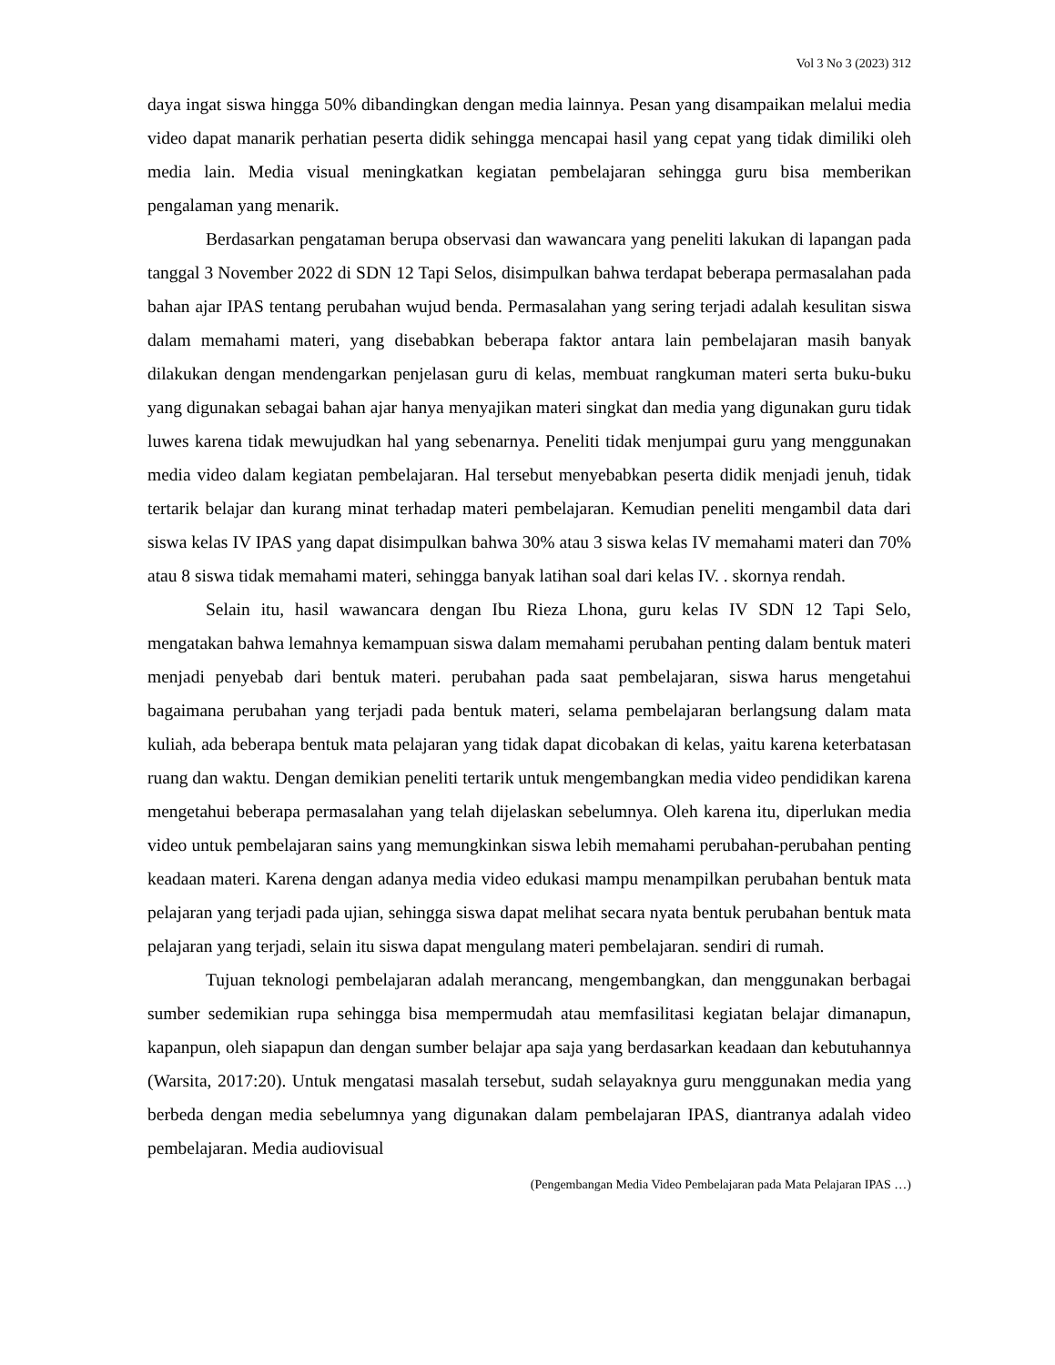Vol 3 No 3 (2023) 312
daya ingat siswa hingga 50% dibandingkan dengan media lainnya. Pesan yang disampaikan melalui media video dapat manarik perhatian peserta didik sehingga mencapai hasil yang cepat yang tidak dimiliki oleh media lain. Media visual meningkatkan kegiatan pembelajaran sehingga guru bisa memberikan pengalaman yang menarik.
Berdasarkan pengataman berupa observasi dan wawancara yang peneliti lakukan di lapangan pada tanggal 3 November 2022 di SDN 12 Tapi Selos, disimpulkan bahwa terdapat beberapa permasalahan pada bahan ajar IPAS tentang perubahan wujud benda. Permasalahan yang sering terjadi adalah kesulitan siswa dalam memahami materi, yang disebabkan beberapa faktor antara lain pembelajaran masih banyak dilakukan dengan mendengarkan penjelasan guru di kelas, membuat rangkuman materi serta buku-buku yang digunakan sebagai bahan ajar hanya menyajikan materi singkat dan media yang digunakan guru tidak luwes karena tidak mewujudkan hal yang sebenarnya. Peneliti tidak menjumpai guru yang menggunakan media video dalam kegiatan pembelajaran. Hal tersebut menyebabkan peserta didik menjadi jenuh, tidak tertarik belajar dan kurang minat terhadap materi pembelajaran. Kemudian peneliti mengambil data dari siswa kelas IV IPAS yang dapat disimpulkan bahwa 30% atau 3 siswa kelas IV memahami materi dan 70% atau 8 siswa tidak memahami materi, sehingga banyak latihan soal dari kelas IV. . skornya rendah.
Selain itu, hasil wawancara dengan Ibu Rieza Lhona, guru kelas IV SDN 12 Tapi Selo, mengatakan bahwa lemahnya kemampuan siswa dalam memahami perubahan penting dalam bentuk materi menjadi penyebab dari bentuk materi. perubahan pada saat pembelajaran, siswa harus mengetahui bagaimana perubahan yang terjadi pada bentuk materi, selama pembelajaran berlangsung dalam mata kuliah, ada beberapa bentuk mata pelajaran yang tidak dapat dicobakan di kelas, yaitu karena keterbatasan ruang dan waktu. Dengan demikian peneliti tertarik untuk mengembangkan media video pendidikan karena mengetahui beberapa permasalahan yang telah dijelaskan sebelumnya. Oleh karena itu, diperlukan media video untuk pembelajaran sains yang memungkinkan siswa lebih memahami perubahan-perubahan penting keadaan materi. Karena dengan adanya media video edukasi mampu menampilkan perubahan bentuk mata pelajaran yang terjadi pada ujian, sehingga siswa dapat melihat secara nyata bentuk perubahan bentuk mata pelajaran yang terjadi, selain itu siswa dapat mengulang materi pembelajaran. sendiri di rumah.
Tujuan teknologi pembelajaran adalah merancang, mengembangkan, dan menggunakan berbagai sumber sedemikian rupa sehingga bisa mempermudah atau memfasilitasi kegiatan belajar dimanapun, kapanpun, oleh siapapun dan dengan sumber belajar apa saja yang berdasarkan keadaan dan kebutuhannya (Warsita, 2017:20). Untuk mengatasi masalah tersebut, sudah selayaknya guru menggunakan media yang berbeda dengan media sebelumnya yang digunakan dalam pembelajaran IPAS, diantranya adalah video pembelajaran. Media audiovisual
(Pengembangan Media Video Pembelajaran pada Mata Pelajaran IPAS …)